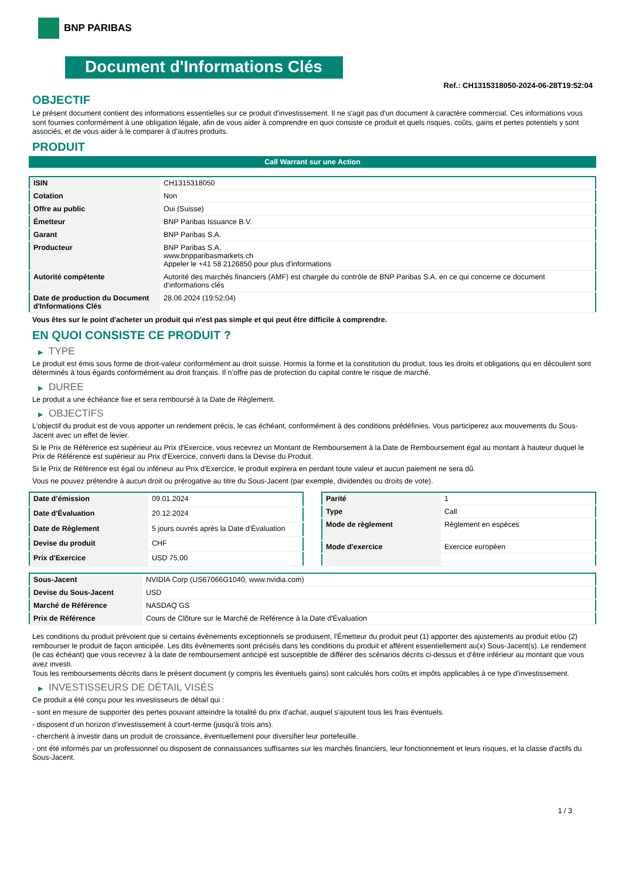BNP PARIBAS
Document d'Informations Clés
Ref.: CH1315318050-2024-06-28T19:52:04
OBJECTIF
Le présent document contient des informations essentielles sur ce produit d'investissement. Il ne s'agit pas d'un document à caractère commercial. Ces informations vous sont fournies conformément à une obligation légale, afin de vous aider à comprendre en quoi consiste ce produit et quels risques, coûts, gains et pertes potentiels y sont associés, et de vous aider à le comparer à d'autres produits.
PRODUIT
Call Warrant sur une Action
| ISIN | CH1315318050 |
| Cotation | Non |
| Offre au public | Oui (Suisse) |
| Émetteur | BNP Paribas Issuance B.V. |
| Garant | BNP Paribas S.A. |
| Producteur | BNP Paribas S.A. www.bnpparibasmarkets.ch Appeler le +41 58 2126850 pour plus d'informations |
| Autorité compétente | Autorité des marchés financiers (AMF) est chargée du contrôle de BNP Paribas S.A. en ce qui concerne ce document d’informations clés |
| Date de production du Document d'Informations Clés | 28.06.2024 (19:52:04) |
Vous êtes sur le point d'acheter un produit qui n'est pas simple et qui peut être difficile à comprendre.
EN QUOI CONSISTE CE PRODUIT ?
▶ TYPE
Le produit est émis sous forme de droit-valeur conformément au droit suisse. Hormis la forme et la constitution du produit, tous les droits et obligations qui en découlent sont déterminés à tous égards conformément au droit français. Il n’offre pas de protection du capital contre le risque de marché.
▶ DUREE
Le produit a une échéance fixe et sera remboursé à la Date de Règlement.
▶ OBJECTIFS
L'objectif du produit est de vous apporter un rendement précis, le cas échéant, conformément à des conditions prédéfinies. Vous participerez aux mouvements du Sous-Jacent avec un effet de levier.
Si le Prix de Référence est supérieur au Prix d'Exercice, vous recevrez un Montant de Remboursement à la Date de Remboursement égal au montant à hauteur duquel le Prix de Référence est supérieur au Prix d'Exercice, converti dans la Devise du Produit.
Si le Prix de Référence est égal ou inférieur au Prix d'Exercice, le produit expirera en perdant toute valeur et aucun paiement ne sera dû.
Vous ne pouvez prétendre à aucun droit ou prérogative au titre du Sous-Jacent (par exemple, dividendes ou droits de vote).
| Date d’émission | 09.01.2024 |
| Date d'Évaluation | 20.12.2024 |
| Date de Règlement | 5 jours ouvrés après la Date d'Évaluation |
| Devise du produit | CHF |
| Prix d'Exercice | USD 75,00 |
| Parité | 1 |
| Type | Call |
| Mode de règlement | Règlement en espèces |
| Mode d'exercice | Exercice européen |
| Sous-Jacent | NVIDIA Corp (US67066G1040, www.nvidia.com) |
| Devise du Sous-Jacent | USD |
| Marché de Référence | NASDAQ GS |
| Prix de Référence | Cours de Clôture sur le Marché de Référence à la Date d'Évaluation |
Les conditions du produit prévoient que si certains évènements exceptionnels se produisent, l'Émetteur du produit peut (1) apporter des ajustements au produit et/ou (2) rembourser le produit de façon anticipée. Les dits évènements sont précisés dans les conditions du produit et afférent essentiellement au(x) Sous-Jacent(s). Le rendement (le cas échéant) que vous recevrez à la date de remboursement anticipé est susceptible de différer des scénarios décrits ci-dessus et d’être inférieur au montant que vous avez investi.
Tous les remboursements décrits dans le présent document (y compris les éventuels gains) sont calculés hors coûts et impôts applicables à ce type d'investissement.
▶ INVESTISSEURS DE DÉTAIL VISÉS
Ce produit a été conçu pour les investisseurs de détail qui :
- sont en mesure de supporter des pertes pouvant atteindre la totalité du prix d'achat, auquel s'ajoutent tous les frais éventuels.
- disposent d'un horizon d'investissement à court-terme (jusqu'à trois ans).
- cherchent à investir dans un produit de croissance, éventuellement pour diversifier leur portefeuille.
- ont été informés par un professionnel ou disposent de connaissances suffisantes sur les marchés financiers, leur fonctionnement et leurs risques, et la classe d'actifs du Sous-Jacent.
1 / 3